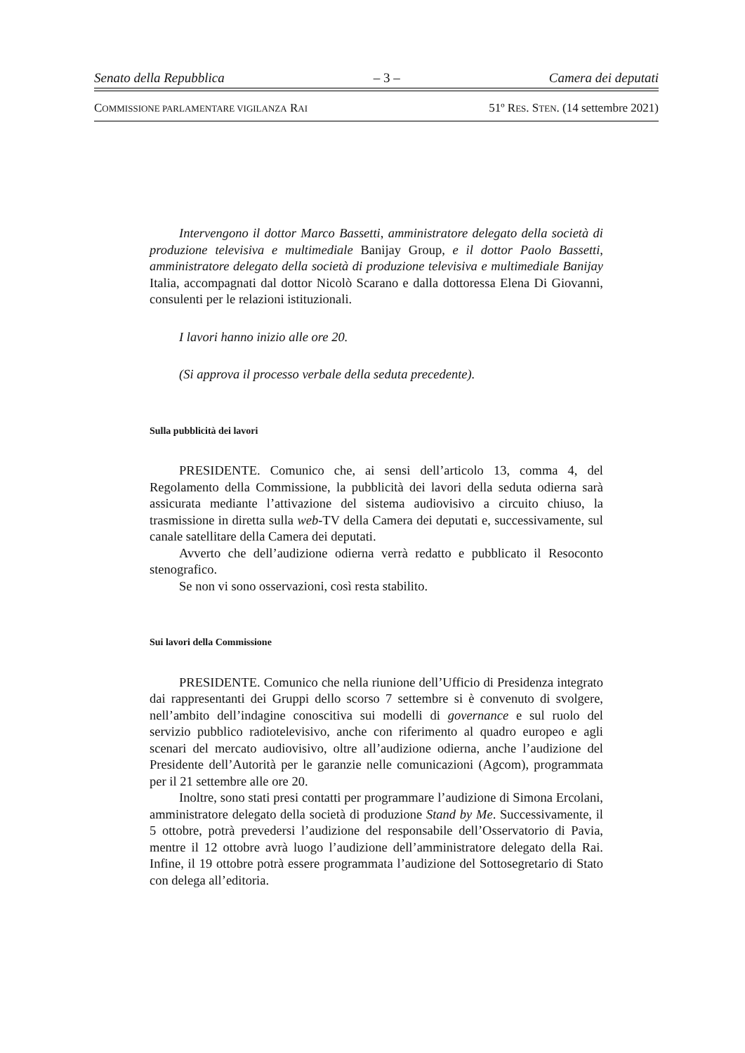Senato della Repubblica – 3 – Camera dei deputati
COMMISSIONE PARLAMENTARE VIGILANZA RAI 51º RES. STEN. (14 settembre 2021)
Intervengono il dottor Marco Bassetti, amministratore delegato della società di produzione televisiva e multimediale Banijay Group, e il dottor Paolo Bassetti, amministratore delegato della società di produzione televisiva e multimediale Banijay Italia, accompagnati dal dottor Nicolò Scarano e dalla dottoressa Elena Di Giovanni, consulenti per le relazioni istituzionali.
I lavori hanno inizio alle ore 20.
(Si approva il processo verbale della seduta precedente).
Sulla pubblicità dei lavori
PRESIDENTE. Comunico che, ai sensi dell’articolo 13, comma 4, del Regolamento della Commissione, la pubblicità dei lavori della seduta odierna sarà assicurata mediante l’attivazione del sistema audiovisivo a circuito chiuso, la trasmissione in diretta sulla web-TV della Camera dei deputati e, successivamente, sul canale satellitare della Camera dei deputati.
Avverto che dell’audizione odierna verrà redatto e pubblicato il Resoconto stenografico.
Se non vi sono osservazioni, così resta stabilito.
Sui lavori della Commissione
PRESIDENTE. Comunico che nella riunione dell’Ufficio di Presidenza integrato dai rappresentanti dei Gruppi dello scorso 7 settembre si è convenuto di svolgere, nell’ambito dell’indagine conoscitiva sui modelli di governance e sul ruolo del servizio pubblico radiotelevisivo, anche con riferimento al quadro europeo e agli scenari del mercato audiovisivo, oltre all’audizione odierna, anche l’audizione del Presidente dell’Autorità per le garanzie nelle comunicazioni (Agcom), programmata per il 21 settembre alle ore 20.
Inoltre, sono stati presi contatti per programmare l’audizione di Simona Ercolani, amministratore delegato della società di produzione Stand by Me. Successivamente, il 5 ottobre, potrà prevedersi l’audizione del responsabile dell’Osservatorio di Pavia, mentre il 12 ottobre avrà luogo l’audizione dell’amministratore delegato della Rai. Infine, il 19 ottobre potrà essere programmata l’audizione del Sottosegretario di Stato con delega all’editoria.